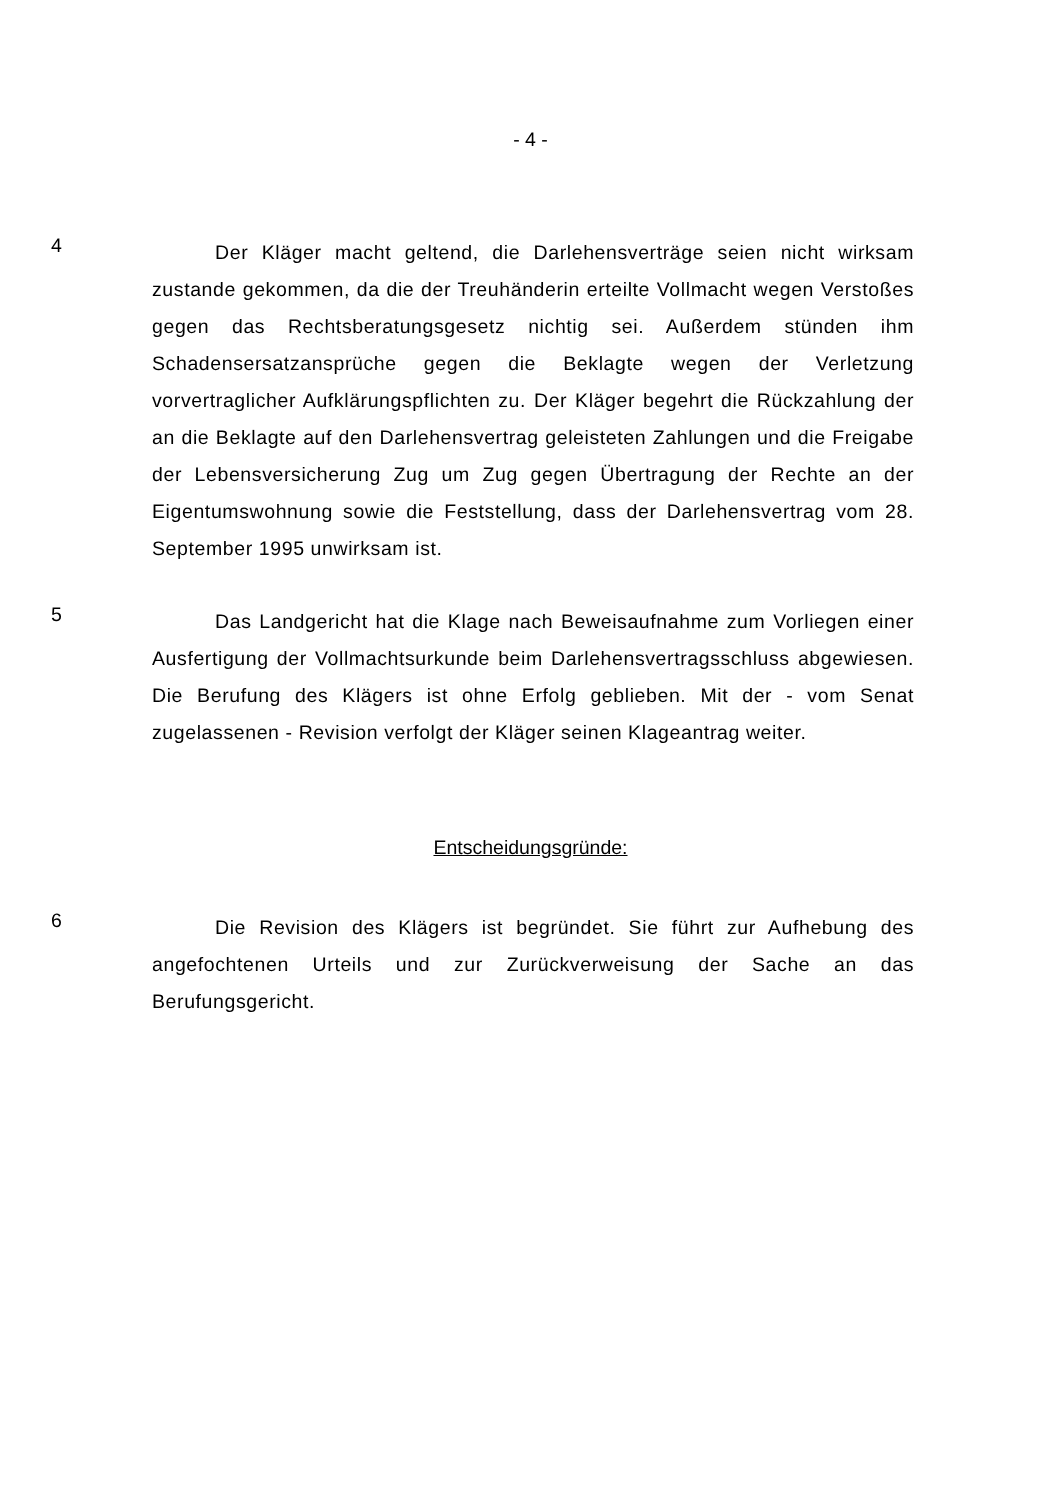- 4 -
4
Der Kläger macht geltend, die Darlehensverträge seien nicht wirksam zustande gekommen, da die der Treuhänderin erteilte Vollmacht wegen Verstoßes gegen das Rechtsberatungsgesetz nichtig sei. Außerdem stünden ihm Schadensersatzansprüche gegen die Beklagte wegen der Verletzung vorvertraglicher Aufklärungspflichten zu. Der Kläger begehrt die Rückzahlung der an die Beklagte auf den Darlehensvertrag geleisteten Zahlungen und die Freigabe der Lebensversicherung Zug um Zug gegen Übertragung der Rechte an der Eigentumswohnung sowie die Feststellung, dass der Darlehensvertrag vom 28. September 1995 unwirksam ist.
5
Das Landgericht hat die Klage nach Beweisaufnahme zum Vorliegen einer Ausfertigung der Vollmachtsurkunde beim Darlehensvertragsschluss abgewiesen. Die Berufung des Klägers ist ohne Erfolg geblieben. Mit der - vom Senat zugelassenen - Revision verfolgt der Kläger seinen Klageantrag weiter.
Entscheidungsgründe:
6
Die Revision des Klägers ist begründet. Sie führt zur Aufhebung des angefochtenen Urteils und zur Zurückverweisung der Sache an das Berufungsgericht.